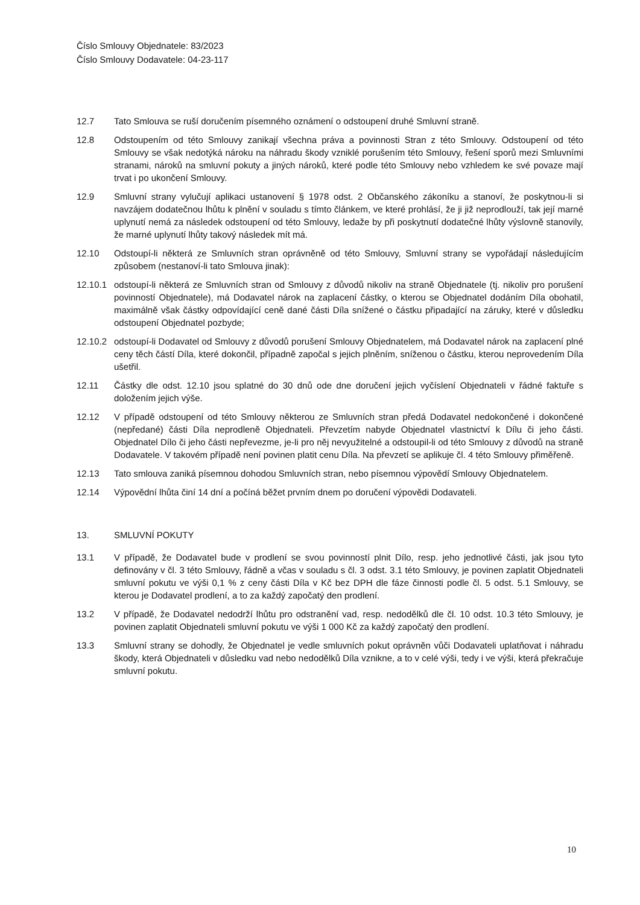Číslo Smlouvy Objednatele: 83/2023
Číslo Smlouvy Dodavatele: 04-23-117
12.7 Tato Smlouva se ruší doručením písemného oznámení o odstoupení druhé Smluvní straně.
12.8 Odstoupením od této Smlouvy zanikají všechna práva a povinnosti Stran z této Smlouvy. Odstoupení od této Smlouvy se však nedotýká nároku na náhradu škody vzniklé porušením této Smlouvy, řešení sporů mezi Smluvními stranami, nároků na smluvní pokuty a jiných nároků, které podle této Smlouvy nebo vzhledem ke své povaze mají trvat i po ukončení Smlouvy.
12.9 Smluvní strany vylučují aplikaci ustanovení § 1978 odst. 2 Občanského zákoníku a stanoví, že poskytnou-li si navzájem dodatečnou lhůtu k plnění v souladu s tímto článkem, ve které prohlásí, že ji již neprodlouží, tak její marné uplynutí nemá za následek odstoupení od této Smlouvy, ledaže by při poskytnutí dodatečné lhůty výslovně stanovily, že marné uplynutí lhůty takový následek mít má.
12.10 Odstoupí-li některá ze Smluvních stran oprávněně od této Smlouvy, Smluvní strany se vypořádají následujícím způsobem (nestanoví-li tato Smlouva jinak):
12.10.1 odstoupí-li některá ze Smluvních stran od Smlouvy z důvodů nikoliv na straně Objednatele (tj. nikoliv pro porušení povinností Objednatele), má Dodavatel nárok na zaplacení částky, o kterou se Objednatel dodáním Díla obohatil, maximálně však částky odpovídající ceně dané části Díla snížené o částku připadající na záruky, které v důsledku odstoupení Objednatel pozbyde;
12.10.2 odstoupí-li Dodavatel od Smlouvy z důvodů porušení Smlouvy Objednatelem, má Dodavatel nárok na zaplacení plné ceny těch částí Díla, které dokončil, případně započal s jejich plněním, sníženou o částku, kterou neprovedením Díla ušetřil.
12.11 Částky dle odst. 12.10 jsou splatné do 30 dnů ode dne doručení jejich vyčíslení Objednateli v řádné faktuře s doložením jejich výše.
12.12 V případě odstoupení od této Smlouvy některou ze Smluvních stran předá Dodavatel nedokončené i dokončené (nepředané) části Díla neprodleně Objednateli. Převzetím nabyde Objednatel vlastnictví k Dílu či jeho části. Objednatel Dílo či jeho části nepřevezme, je-li pro něj nevyužitelné a odstoupil-li od této Smlouvy z důvodů na straně Dodavatele. V takovém případě není povinen platit cenu Díla. Na převzetí se aplikuje čl. 4 této Smlouvy přiměřeně.
12.13 Tato smlouva zaniká písemnou dohodou Smluvních stran, nebo písemnou výpovědí Smlouvy Objednatelem.
12.14 Výpovědní lhůta činí 14 dní a počíná běžet prvním dnem po doručení výpovědi Dodavateli.
13. SMLUVNÍ POKUTY
13.1 V případě, že Dodavatel bude v prodlení se svou povinností plnit Dílo, resp. jeho jednotlivé části, jak jsou tyto definovány v čl. 3 této Smlouvy, řádně a včas v souladu s čl. 3 odst. 3.1 této Smlouvy, je povinen zaplatit Objednateli smluvní pokutu ve výši 0,1 % z ceny části Díla v Kč bez DPH dle fáze činnosti podle čl. 5 odst. 5.1 Smlouvy, se kterou je Dodavatel prodlení, a to za každý započatý den prodlení.
13.2 V případě, že Dodavatel nedodrží lhůtu pro odstranění vad, resp. nedodělků dle čl. 10 odst. 10.3 této Smlouvy, je povinen zaplatit Objednateli smluvní pokutu ve výši 1 000 Kč za každý započatý den prodlení.
13.3 Smluvní strany se dohodly, že Objednatel je vedle smluvních pokut oprávněn vůči Dodavateli uplatňovat i náhradu škody, která Objednateli v důsledku vad nebo nedodělků Díla vznikne, a to v celé výši, tedy i ve výši, která překračuje smluvní pokutu.
10